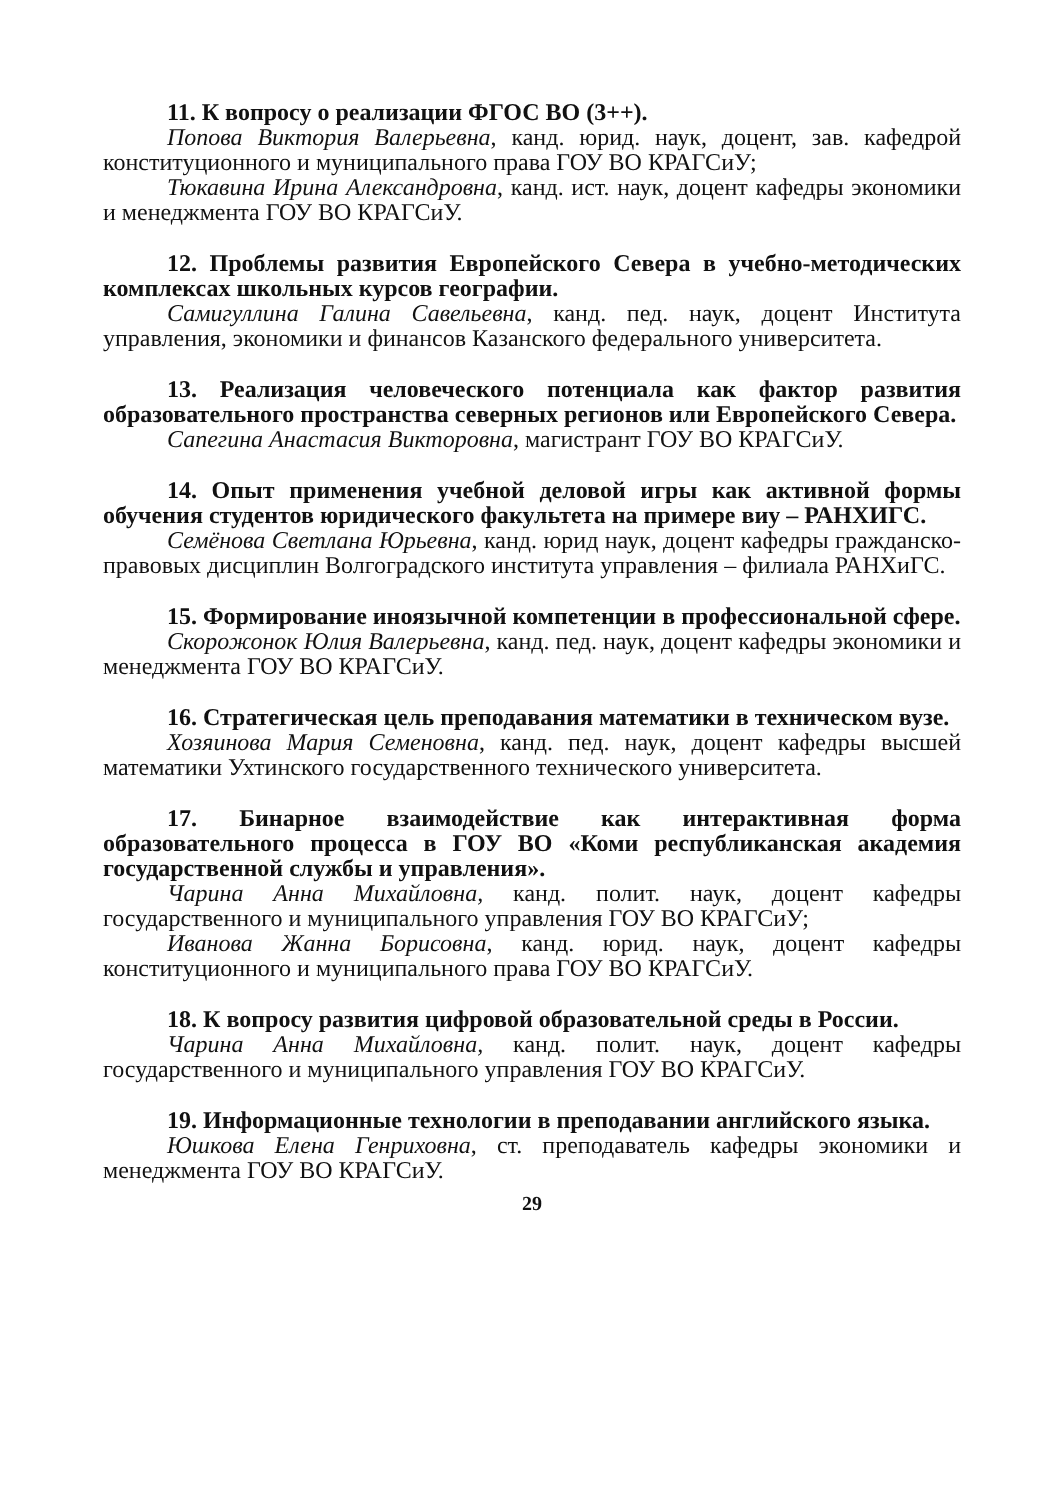11. К вопросу о реализации ФГОС ВО (3++).
Попова Виктория Валерьевна, канд. юрид. наук, доцент, зав. кафедрой конституционного и муниципального права ГОУ ВО КРАГСиУ;
Тюкавина Ирина Александровна, канд. ист. наук, доцент кафедры экономики и менеджмента ГОУ ВО КРАГСиУ.
12. Проблемы развития Европейского Севера в учебно-методических комплексах школьных курсов географии.
Самигуллина Галина Савельевна, канд. пед. наук, доцент Института управления, экономики и финансов Казанского федерального университета.
13. Реализация человеческого потенциала как фактор развития образовательного пространства северных регионов или Европейского Севера.
Сапегина Анастасия Викторовна, магистрант ГОУ ВО КРАГСиУ.
14. Опыт применения учебной деловой игры как активной формы обучения студентов юридического факультета на примере виу – РАНХИГС.
Семёнова Светлана Юрьевна, канд. юрид наук, доцент кафедры гражданско-правовых дисциплин Волгоградского института управления – филиала РАНХиГС.
15. Формирование иноязычной компетенции в профессиональной сфере.
Скорожонок Юлия Валерьевна, канд. пед. наук, доцент кафедры экономики и менеджмента ГОУ ВО КРАГСиУ.
16. Стратегическая цель преподавания математики в техническом вузе.
Хозяинова Мария Семеновна, канд. пед. наук, доцент кафедры высшей математики Ухтинского государственного технического университета.
17. Бинарное взаимодействие как интерактивная форма образовательного процесса в ГОУ ВО «Коми республиканская академия государственной службы и управления».
Чарина Анна Михайловна, канд. полит. наук, доцент кафедры государственного и муниципального управления ГОУ ВО КРАГСиУ;
Иванова Жанна Борисовна, канд. юрид. наук, доцент кафедры конституционного и муниципального права ГОУ ВО КРАГСиУ.
18. К вопросу развития цифровой образовательной среды в России.
Чарина Анна Михайловна, канд. полит. наук, доцент кафедры государственного и муниципального управления ГОУ ВО КРАГСиУ.
19. Информационные технологии в преподавании английского языка.
Юшкова Елена Генриховна, ст. преподаватель кафедры экономики и менеджмента ГОУ ВО КРАГСиУ.
29